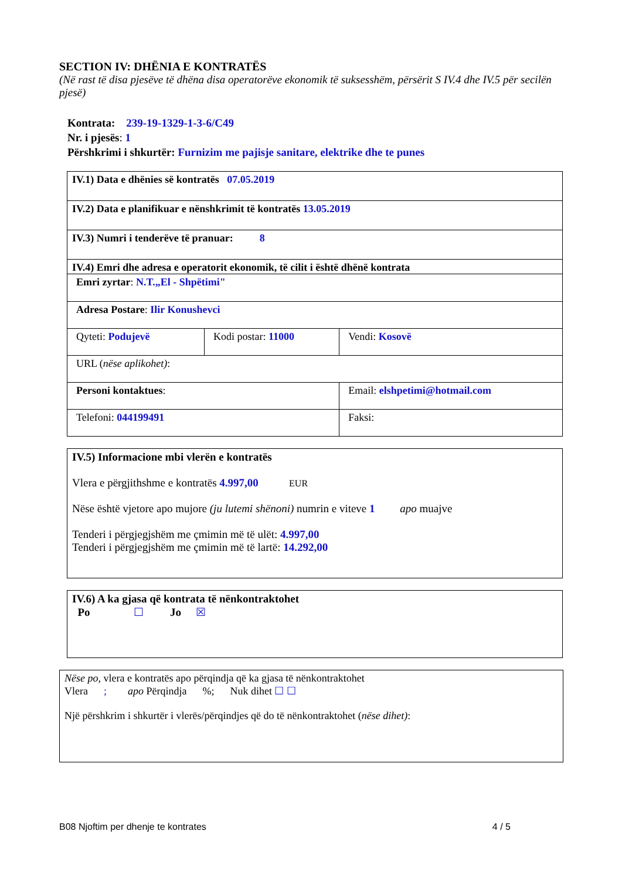SECTION IV: DHËNIA E KONTRATËS
(Në rast të disa pjesëve të dhëna disa operatorëve ekonomik të suksesshëm, përsërit S IV.4 dhe IV.5 për secilën pjesë)
Kontrata: 239-19-1329-1-3-6/C49
Nr. i pjesës: 1
Përshkrimi i shkurtër: Furnizim me pajisje sanitare, elektrike dhe te punes
| IV.1) Data e dhënies së kontratës 07.05.2019 | | |
| IV.2) Data e planifikuar e nënshkrimit të kontratës 13.05.2019 | | |
| IV.3) Numri i tenderëve të pranuar: 8 | | |
| IV.4) Emri dhe adresa e operatorit ekonomik, të cilit i është dhënë kontrata | | |
| Emri zyrtar : N.T.„El - Shpëtimi" | | |
| Adresa Postare : Ilir Konushevci | | |
| Qyteti: Podujevë | Kodi postar: 11000 | Vendi: Kosovë |
| URL ( nëse aplikohet) : | | |
| Personi kontaktues : | | Email: elshpetimi@hotmail.com |
| Telefoni: 044199491 | | Faksi: |
IV.5) Informacione mbi vlerën e kontratës
Vlera e përgjithshme e kontratës 4.997,00 EUR
Nëse është vjetore apo mujore (ju lutemi shënoni) numrin e viteve 1 apo muajve
Tenderi i përgjegjshëm me çmimin më të ulët: 4.997,00
Tenderi i përgjegjshëm me çmimin më të lartë: 14.292,00
IV.6) A ka gjasa që kontrata të nënkontraktohet
Po ☐ Jo ☒
Nëse po, vlera e kontratës apo përqindja që ka gjasa të nënkontraktohet
Vlera ; apo Përqindja %; Nuk dihet ☐ ☐
Një përshkrim i shkurtër i vlerës/përqindjes që do të nënkontraktohet (nëse dihet):
B08 Njoftim per dhenje te kontrates 4 / 5